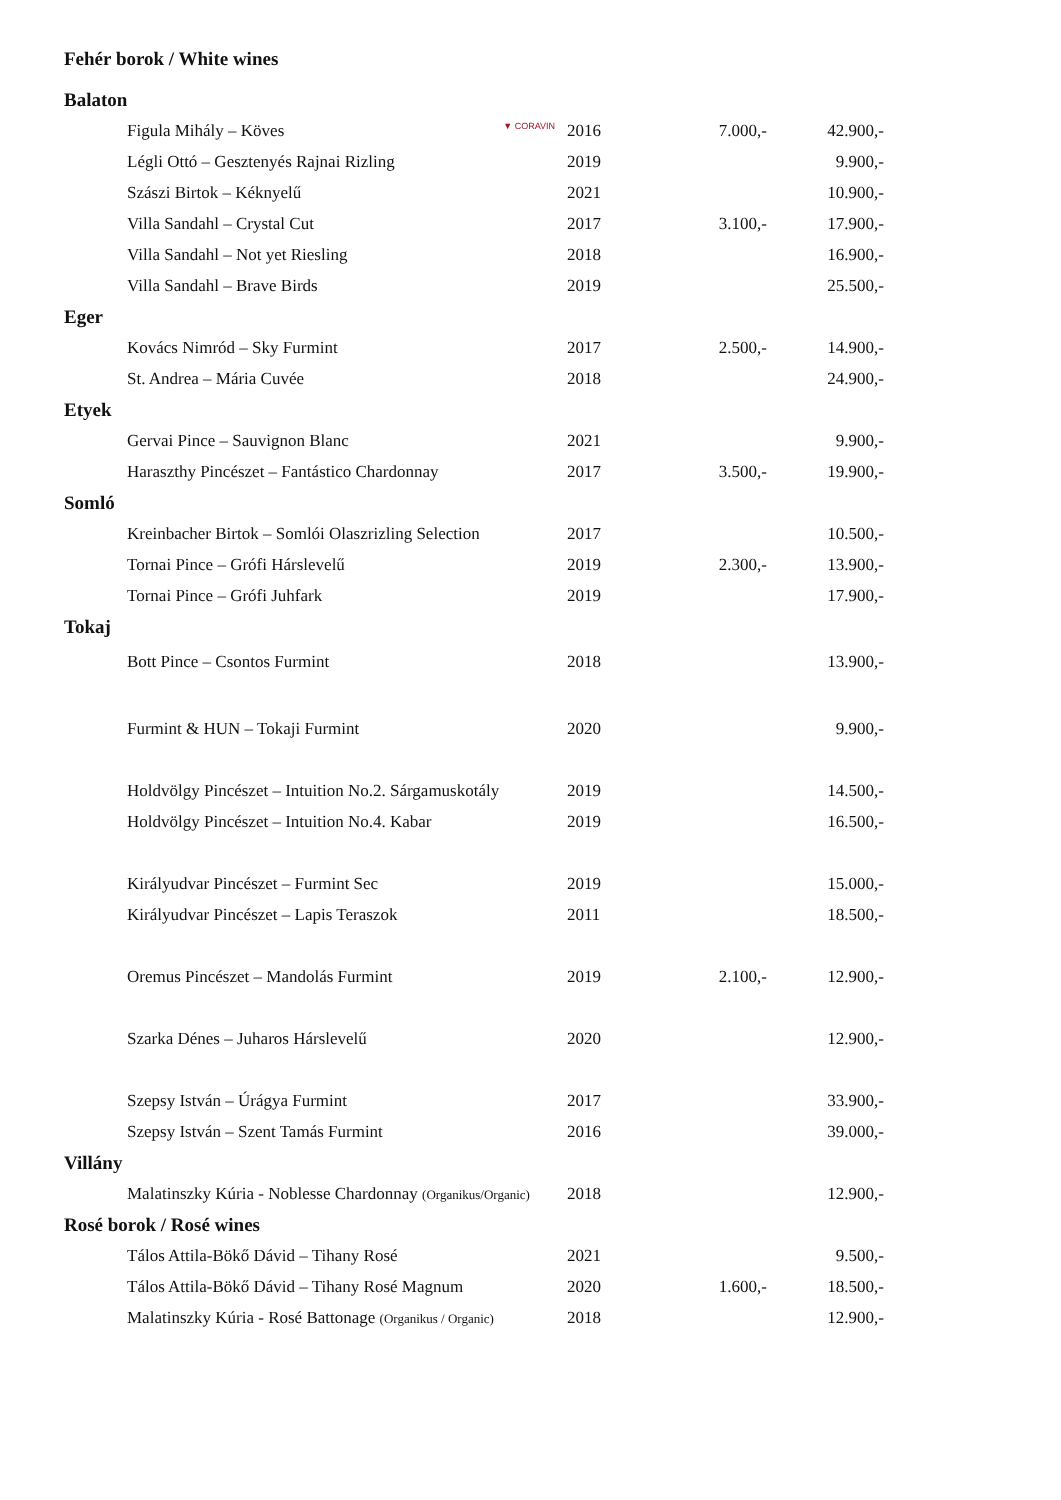Fehér borok / White wines
| Balaton | | | |
| Figula Mihály – Köves ▼ CORAVIN | 2016 | 7.000,- | 42.900,- |
| Légli Ottó – Gesztenyés Rajnai Rizling | 2019 | | 9.900,- |
| Szászi Birtok – Kéknyelű | 2021 | | 10.900,- |
| Villa Sandahl – Crystal Cut | 2017 | 3.100,- | 17.900,- |
| Villa Sandahl – Not yet Riesling | 2018 | | 16.900,- |
| Villa Sandahl – Brave Birds | 2019 | | 25.500,- |
| Eger | | | |
| Kovács Nimród – Sky Furmint | 2017 | 2.500,- | 14.900,- |
| St. Andrea – Mária Cuvée | 2018 | | 24.900,- |
| Etyek | | | |
| Gervai Pince – Sauvignon Blanc | 2021 | | 9.900,- |
| Haraszthy Pincészet – Fantástico Chardonnay | 2017 | 3.500,- | 19.900,- |
| Somló | | | |
| Kreinbacher Birtok – Somlói Olaszrizling Selection | 2017 | | 10.500,- |
| Tornai Pince – Grófi Hárslevelű | 2019 | 2.300,- | 13.900,- |
| Tornai Pince – Grófi Juhfark | 2019 | | 17.900,- |
| Tokaj | | | |
| Bott Pince – Csontos Furmint | 2018 | | 13.900,- |
| Furmint & HUN – Tokaji Furmint | 2020 | | 9.900,- |
| Holdvölgy Pincészet – Intuition No.2. Sárgamuskotály | 2019 | | 14.500,- |
| Holdvölgy Pincészet – Intuition No.4. Kabar | 2019 | | 16.500,- |
| Királyudvar Pincészet – Furmint Sec | 2019 | | 15.000,- |
| Királyudvar Pincészet – Lapis Teraszok | 2011 | | 18.500,- |
| Oremus Pincészet – Mandolás Furmint | 2019 | 2.100,- | 12.900,- |
| Szarka Dénes – Juharos Hárslevelű | 2020 | | 12.900,- |
| Szepsy István – Úrágya Furmint | 2017 | | 33.900,- |
| Szepsy István – Szent Tamás Furmint | 2016 | | 39.000,- |
| Villány | | | |
| Malatinszky Kúria - Noblesse Chardonnay (Organikus/Organic) | 2018 | | 12.900,- |
| Rosé borok / Rosé wines | | | |
| Tálos Attila-Bökő Dávid – Tihany Rosé | 2021 | | 9.500,- |
| Tálos Attila-Bökő Dávid – Tihany Rosé Magnum | 2020 | 1.600,- | 18.500,- |
| Malatinszky Kúria - Rosé Battonage (Organikus / Organic) | 2018 | | 12.900,- |